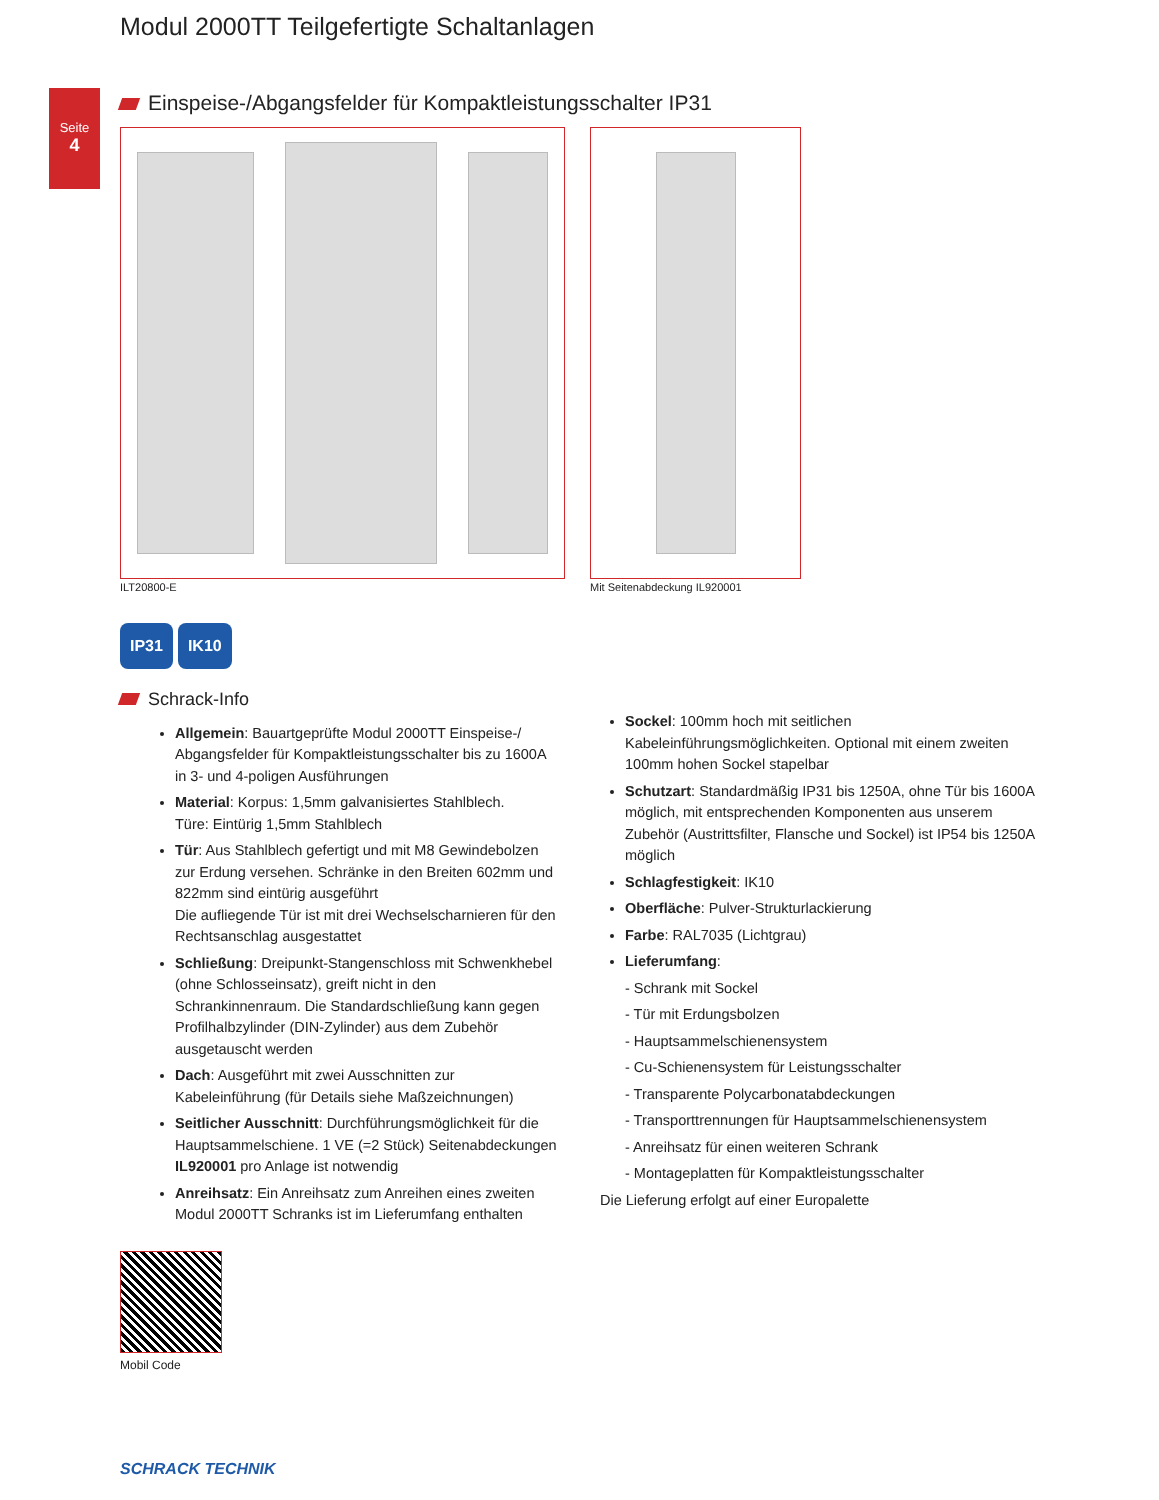Seite
4
Modul 2000TT Teilgefertigte Schaltanlagen
Einspeise-/Abgangsfelder für Kompaktleistungsschalter IP31
ILT20800-E Mit Seitenabdeckung IL920001
IP31 IK10
Schrack-Info
Allgemein: Bauartgeprüfte Modul 2000TT Einspeise-/ Abgangsfelder für Kompaktleistungsschalter bis zu 1600A in 3- und 4-poligen Ausführungen
Material: Korpus: 1,5mm galvanisiertes Stahlblech.
Türe: Eintürig 1,5mm Stahlblech
Tür: Aus Stahlblech gefertigt und mit M8 Gewindebolzen zur Erdung versehen. Schränke in den Breiten 602mm und 822mm sind eintürig ausgeführt
Die aufliegende Tür ist mit drei Wechselscharnieren für den Rechtsanschlag ausgestattet
Schließung: Dreipunkt-Stangenschloss mit Schwenkhebel (ohne Schlosseinsatz), greift nicht in den Schrankinnenraum. Die Standardschließung kann gegen Profilhalbzylinder (DIN-Zylinder) aus dem Zubehör ausgetauscht werden
Dach: Ausgeführt mit zwei Ausschnitten zur Kabeleinführung (für Details siehe Maßzeichnungen)
Seitlicher Ausschnitt: Durchführungsmöglichkeit für die Hauptsammelschiene. 1 VE (=2 Stück) Seitenabdeckungen IL920001 pro Anlage ist notwendig
Anreihsatz: Ein Anreihsatz zum Anreihen eines zweiten Modul 2000TT Schranks ist im Lieferumfang enthalten
Mobil Code
Sockel: 100mm hoch mit seitlichen Kabeleinführungsmöglichkeiten. Optional mit einem zweiten 100mm hohen Sockel stapelbar
Schutzart: Standardmäßig IP31 bis 1250A, ohne Tür bis 1600A möglich, mit entsprechenden Komponenten aus unserem Zubehör (Austrittsfilter, Flansche und Sockel) ist IP54 bis 1250A möglich
Schlagfestigkeit: IK10
Oberfläche: Pulver-Strukturlackierung
Farbe: RAL7035 (Lichtgrau)
Lieferumfang:
- Schrank mit Sockel
- Tür mit Erdungsbolzen
- Hauptsammelschienensystem
- Cu-Schienensystem für Leistungsschalter
- Transparente Polycarbonatabdeckungen
- Transporttrennungen für Hauptsammelschienensystem
- Anreihsatz für einen weiteren Schrank
- Montageplatten für Kompaktleistungsschalter
Die Lieferung erfolgt auf einer Europalette
SCHRACK TECHNIK